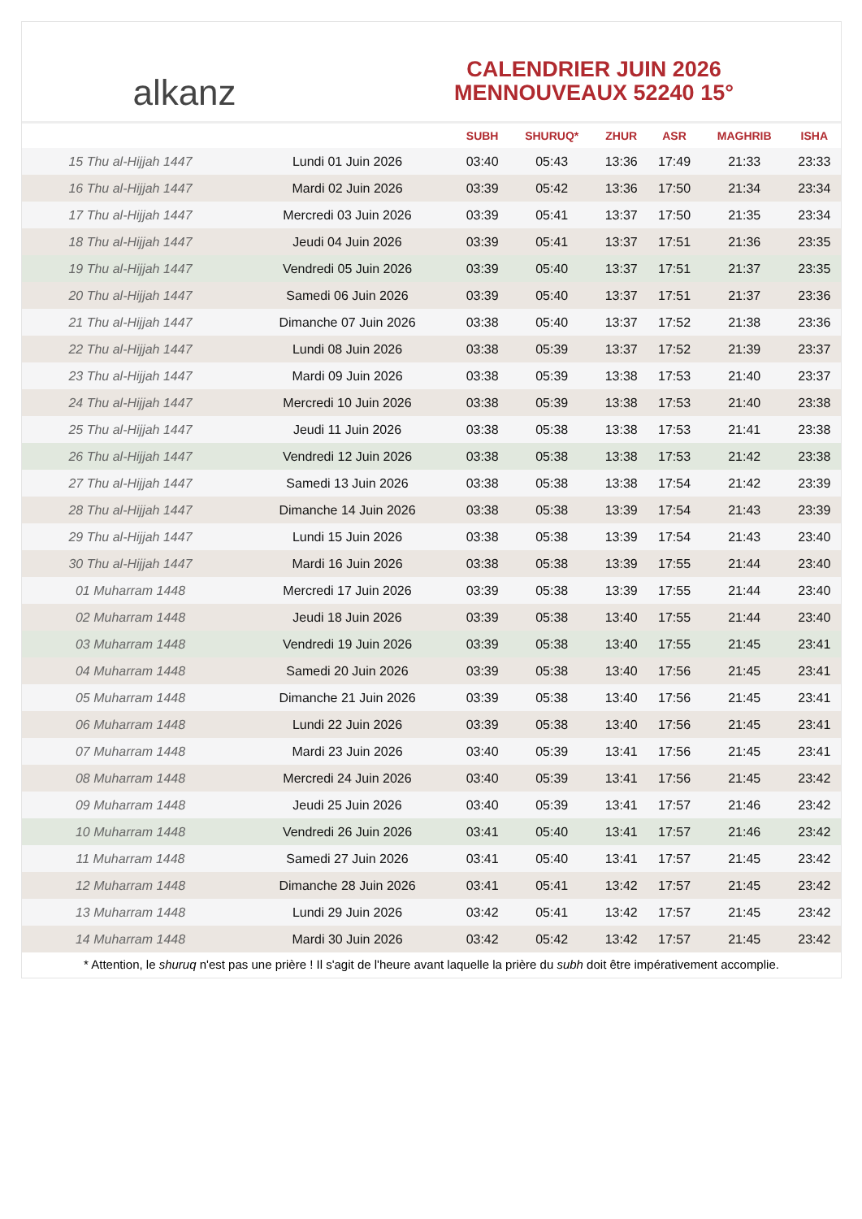alkanz
CALENDRIER JUIN 2026
MENNOUVEAUX 52240 15°
| | | SUBH | SHURUQ* | ZHUR | ASR | MAGHRIB | ISHA |
| --- | --- | --- | --- | --- | --- | --- | --- |
| 15 Thu al-Hijjah 1447 | Lundi 01 Juin 2026 | 03:40 | 05:43 | 13:36 | 17:49 | 21:33 | 23:33 |
| 16 Thu al-Hijjah 1447 | Mardi 02 Juin 2026 | 03:39 | 05:42 | 13:36 | 17:50 | 21:34 | 23:34 |
| 17 Thu al-Hijjah 1447 | Mercredi 03 Juin 2026 | 03:39 | 05:41 | 13:37 | 17:50 | 21:35 | 23:34 |
| 18 Thu al-Hijjah 1447 | Jeudi 04 Juin 2026 | 03:39 | 05:41 | 13:37 | 17:51 | 21:36 | 23:35 |
| 19 Thu al-Hijjah 1447 | Vendredi 05 Juin 2026 | 03:39 | 05:40 | 13:37 | 17:51 | 21:37 | 23:35 |
| 20 Thu al-Hijjah 1447 | Samedi 06 Juin 2026 | 03:39 | 05:40 | 13:37 | 17:51 | 21:37 | 23:36 |
| 21 Thu al-Hijjah 1447 | Dimanche 07 Juin 2026 | 03:38 | 05:40 | 13:37 | 17:52 | 21:38 | 23:36 |
| 22 Thu al-Hijjah 1447 | Lundi 08 Juin 2026 | 03:38 | 05:39 | 13:37 | 17:52 | 21:39 | 23:37 |
| 23 Thu al-Hijjah 1447 | Mardi 09 Juin 2026 | 03:38 | 05:39 | 13:38 | 17:53 | 21:40 | 23:37 |
| 24 Thu al-Hijjah 1447 | Mercredi 10 Juin 2026 | 03:38 | 05:39 | 13:38 | 17:53 | 21:40 | 23:38 |
| 25 Thu al-Hijjah 1447 | Jeudi 11 Juin 2026 | 03:38 | 05:38 | 13:38 | 17:53 | 21:41 | 23:38 |
| 26 Thu al-Hijjah 1447 | Vendredi 12 Juin 2026 | 03:38 | 05:38 | 13:38 | 17:53 | 21:42 | 23:38 |
| 27 Thu al-Hijjah 1447 | Samedi 13 Juin 2026 | 03:38 | 05:38 | 13:38 | 17:54 | 21:42 | 23:39 |
| 28 Thu al-Hijjah 1447 | Dimanche 14 Juin 2026 | 03:38 | 05:38 | 13:39 | 17:54 | 21:43 | 23:39 |
| 29 Thu al-Hijjah 1447 | Lundi 15 Juin 2026 | 03:38 | 05:38 | 13:39 | 17:54 | 21:43 | 23:40 |
| 30 Thu al-Hijjah 1447 | Mardi 16 Juin 2026 | 03:38 | 05:38 | 13:39 | 17:55 | 21:44 | 23:40 |
| 01 Muharram 1448 | Mercredi 17 Juin 2026 | 03:39 | 05:38 | 13:39 | 17:55 | 21:44 | 23:40 |
| 02 Muharram 1448 | Jeudi 18 Juin 2026 | 03:39 | 05:38 | 13:40 | 17:55 | 21:44 | 23:40 |
| 03 Muharram 1448 | Vendredi 19 Juin 2026 | 03:39 | 05:38 | 13:40 | 17:55 | 21:45 | 23:41 |
| 04 Muharram 1448 | Samedi 20 Juin 2026 | 03:39 | 05:38 | 13:40 | 17:56 | 21:45 | 23:41 |
| 05 Muharram 1448 | Dimanche 21 Juin 2026 | 03:39 | 05:38 | 13:40 | 17:56 | 21:45 | 23:41 |
| 06 Muharram 1448 | Lundi 22 Juin 2026 | 03:39 | 05:38 | 13:40 | 17:56 | 21:45 | 23:41 |
| 07 Muharram 1448 | Mardi 23 Juin 2026 | 03:40 | 05:39 | 13:41 | 17:56 | 21:45 | 23:41 |
| 08 Muharram 1448 | Mercredi 24 Juin 2026 | 03:40 | 05:39 | 13:41 | 17:56 | 21:45 | 23:42 |
| 09 Muharram 1448 | Jeudi 25 Juin 2026 | 03:40 | 05:39 | 13:41 | 17:57 | 21:46 | 23:42 |
| 10 Muharram 1448 | Vendredi 26 Juin 2026 | 03:41 | 05:40 | 13:41 | 17:57 | 21:46 | 23:42 |
| 11 Muharram 1448 | Samedi 27 Juin 2026 | 03:41 | 05:40 | 13:41 | 17:57 | 21:45 | 23:42 |
| 12 Muharram 1448 | Dimanche 28 Juin 2026 | 03:41 | 05:41 | 13:42 | 17:57 | 21:45 | 23:42 |
| 13 Muharram 1448 | Lundi 29 Juin 2026 | 03:42 | 05:41 | 13:42 | 17:57 | 21:45 | 23:42 |
| 14 Muharram 1448 | Mardi 30 Juin 2026 | 03:42 | 05:42 | 13:42 | 17:57 | 21:45 | 23:42 |
* Attention, le shuruq n'est pas une prière ! Il s'agit de l'heure avant laquelle la prière du subh doit être impérativement accomplie.